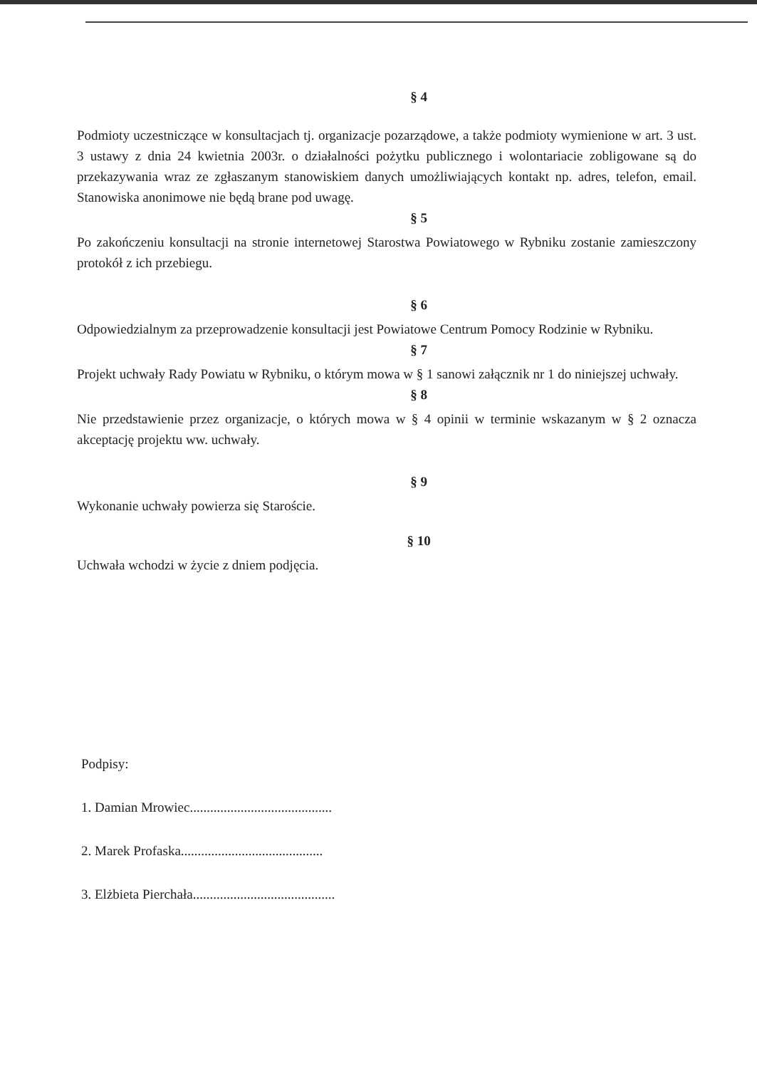§ 4
Podmioty uczestniczące w konsultacjach tj. organizacje pozarządowe, a także podmioty wymienione w art. 3 ust. 3 ustawy z dnia 24 kwietnia 2003r. o działalności pożytku publicznego i wolontariacie zobligowane są do przekazywania wraz ze zgłaszanym stanowiskiem danych umożliwiających kontakt np. adres, telefon, email. Stanowiska anonimowe nie będą brane pod uwagę.
§ 5
Po zakończeniu konsultacji na stronie internetowej Starostwa Powiatowego w Rybniku zostanie zamieszczony protokół z ich przebiegu.
§ 6
Odpowiedzialnym za przeprowadzenie konsultacji jest Powiatowe Centrum Pomocy Rodzinie w Rybniku.
§ 7
Projekt uchwały Rady Powiatu w Rybniku, o którym mowa w § 1 sanowi załącznik nr 1 do niniejszej uchwały.
§ 8
Nie przedstawienie przez organizacje, o których mowa w § 4 opinii w terminie wskazanym w § 2 oznacza akceptację projektu ww. uchwały.
§ 9
Wykonanie uchwały powierza się Staroście.
§ 10
Uchwała wchodzi w życie z dniem podjęcia.
Podpisy:
1. Damian Mrowiec..........................................
2. Marek Profaska..........................................
3. Elżbieta Pierchała..........................................